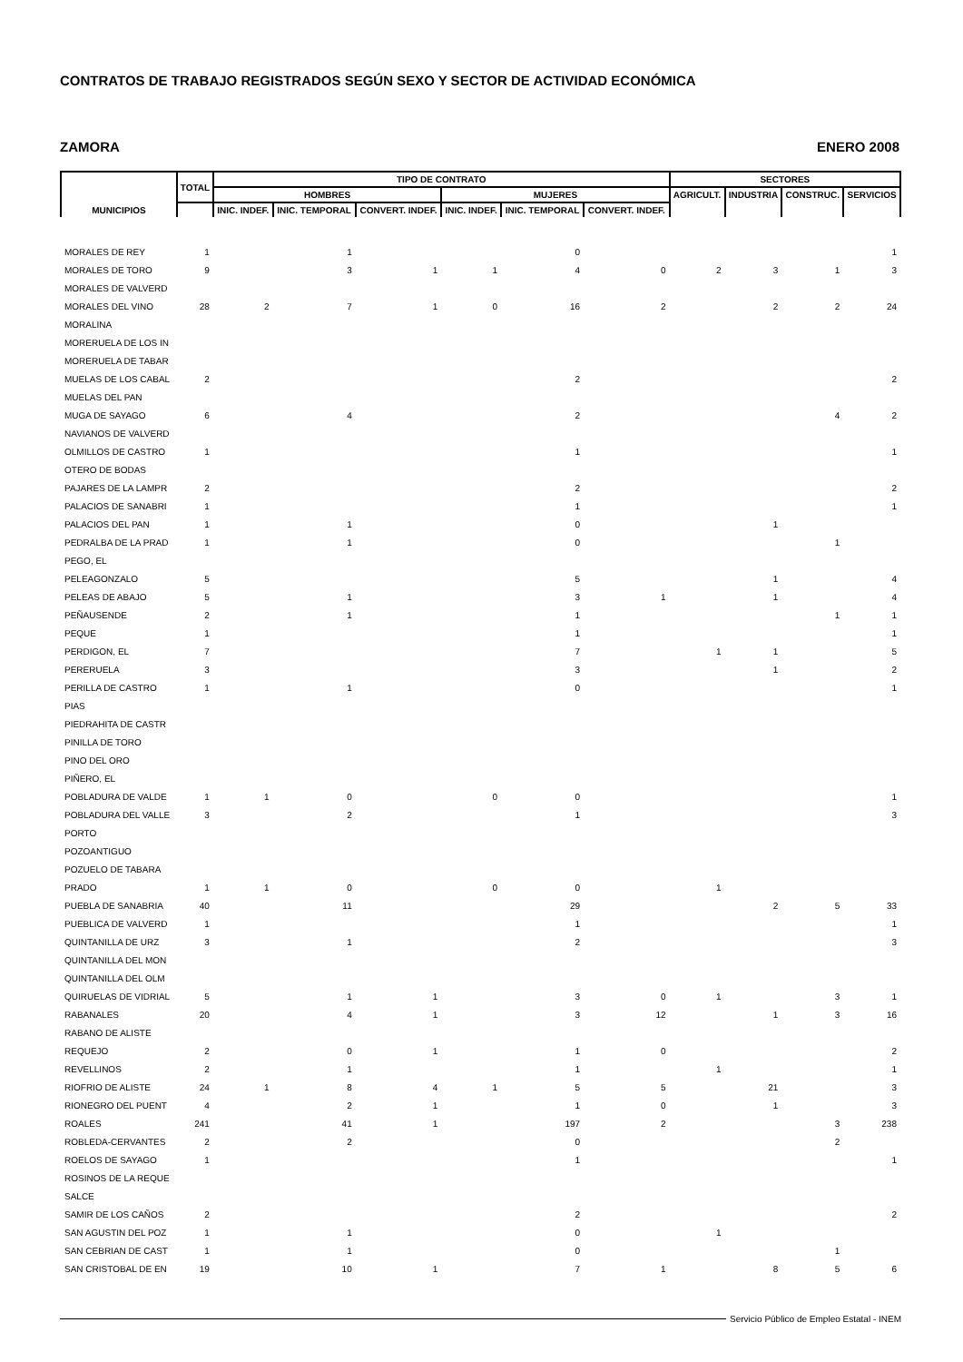CONTRATOS DE TRABAJO REGISTRADOS SEGÚN SEXO Y SECTOR DE ACTIVIDAD ECONÓMICA
ZAMORA ENERO 2008
| MUNICIPIOS | TOTAL | TIPO DE CONTRATO | | | | | | SECTORES | | | |
| --- | --- | --- | --- | --- | --- | --- | --- | --- | --- | --- | --- |
| | | HOMBRES | | | MUJERES | | | AGRICULT. | INDUSTRIA | CONSTRUC. | SERVICIOS |
| | | INIC. INDEF. | INIC. TEMPORAL | CONVERT. INDEF. | INIC. INDEF. | INIC. TEMPORAL | CONVERT. INDEF. | | | | |
| MORALES DE REY | 1 | | 1 | | | 0 | | | | | 1 |
| MORALES DE TORO | 9 | | 3 | 1 | 1 | 4 | 0 | 2 | 3 | 1 | 3 |
| MORALES DE VALVERD | | | | | | | | | | | |
| MORALES DEL VINO | 28 | 2 | 7 | 1 | 0 | 16 | 2 | | 2 | 2 | 24 |
| MORALINA | | | | | | | | | | | |
| MORERUELA DE LOS IN | | | | | | | | | | | |
| MORERUELA DE TABAR | | | | | | | | | | | |
| MUELAS DE LOS CABAL | 2 | | | | | 2 | | | | | 2 |
| MUELAS DEL PAN | | | | | | | | | | | |
| MUGA DE SAYAGO | 6 | | 4 | | | 2 | | | | 4 | 2 |
| NAVIANOS DE VALVERD | | | | | | | | | | | |
| OLMILLOS DE CASTRO | 1 | | | | | 1 | | | | | 1 |
| OTERO DE BODAS | | | | | | | | | | | |
| PAJARES DE LA LAMPR | 2 | | | | | 2 | | | | | 2 |
| PALACIOS DE SANABRI | 1 | | | | | 1 | | | | | 1 |
| PALACIOS DEL PAN | 1 | | 1 | | | 0 | | | 1 | | |
| PEDRALBA DE LA PRAD | 1 | | 1 | | | 0 | | | | 1 | |
| PEGO, EL | | | | | | | | | | | |
| PELEAGONZALO | 5 | | | | | 5 | | | 1 | | 4 |
| PELEAS DE ABAJO | 5 | | 1 | | | 3 | 1 | | 1 | | 4 |
| PEÑAUSENDE | 2 | | 1 | | | 1 | | | | 1 | 1 |
| PEQUE | 1 | | | | | 1 | | | | | 1 |
| PERDIGON, EL | 7 | | | | | 7 | | 1 | 1 | | 5 |
| PERERUELA | 3 | | | | | 3 | | | 1 | | 2 |
| PERILLA DE CASTRO | 1 | | 1 | | | 0 | | | | | 1 |
| PIAS | | | | | | | | | | | |
| PIEDRAHITA DE CASTR | | | | | | | | | | | |
| PINILLA DE TORO | | | | | | | | | | | |
| PINO DEL ORO | | | | | | | | | | | |
| PIÑERO, EL | | | | | | | | | | | |
| POBLADURA DE VALDE | 1 | 1 | 0 | | 0 | 0 | | | | | 1 |
| POBLADURA DEL VALLE | 3 | | 2 | | | 1 | | | | | 3 |
| PORTO | | | | | | | | | | | |
| POZOANTIGUO | | | | | | | | | | | |
| POZUELO DE TABARA | | | | | | | | | | | |
| PRADO | 1 | 1 | 0 | | 0 | 0 | | 1 | | | |
| PUEBLA DE SANABRIA | 40 | | 11 | | | 29 | | | 2 | 5 | 33 |
| PUEBLICA DE VALVERD | 1 | | | | | 1 | | | | | 1 |
| QUINTANILLA DE URZ | 3 | | 1 | | | 2 | | | | | 3 |
| QUINTANILLA DEL MON | | | | | | | | | | | |
| QUINTANILLA DEL OLM | | | | | | | | | | | |
| QUIRUELAS DE VIDRIAL | 5 | | 1 | 1 | | 3 | 0 | 1 | | 3 | 1 |
| RABANALES | 20 | | 4 | 1 | | 3 | 12 | | 1 | 3 | 16 |
| RABANO DE ALISTE | | | | | | | | | | | |
| REQUEJO | 2 | | 0 | 1 | | 1 | 0 | | | | 2 |
| REVELLINOS | 2 | | 1 | | | 1 | | 1 | | | 1 |
| RIOFRIO DE ALISTE | 24 | 1 | 8 | 4 | 1 | 5 | 5 | | 21 | | 3 |
| RIONEGRO DEL PUENT | 4 | | 2 | 1 | | 1 | 0 | | 1 | | 3 |
| ROALES | 241 | | 41 | 1 | | 197 | 2 | | | 3 | 238 |
| ROBLEDA-CERVANTES | 2 | | 2 | | | 0 | | | | 2 | |
| ROELOS DE SAYAGO | 1 | | | | | 1 | | | | | 1 |
| ROSINOS DE LA REQUE | | | | | | | | | | | |
| SALCE | | | | | | | | | | | |
| SAMIR DE LOS CAÑOS | 2 | | | | | 2 | | | | | 2 |
| SAN AGUSTIN DEL POZ | 1 | | 1 | | | 0 | | 1 | | | |
| SAN CEBRIAN DE CAST | 1 | | 1 | | | 0 | | | | 1 | |
| SAN CRISTOBAL DE EN | 19 | | 10 | 1 | | 7 | 1 | | 8 | 5 | 6 |
Servicio Público de Empleo Estatal - INEM